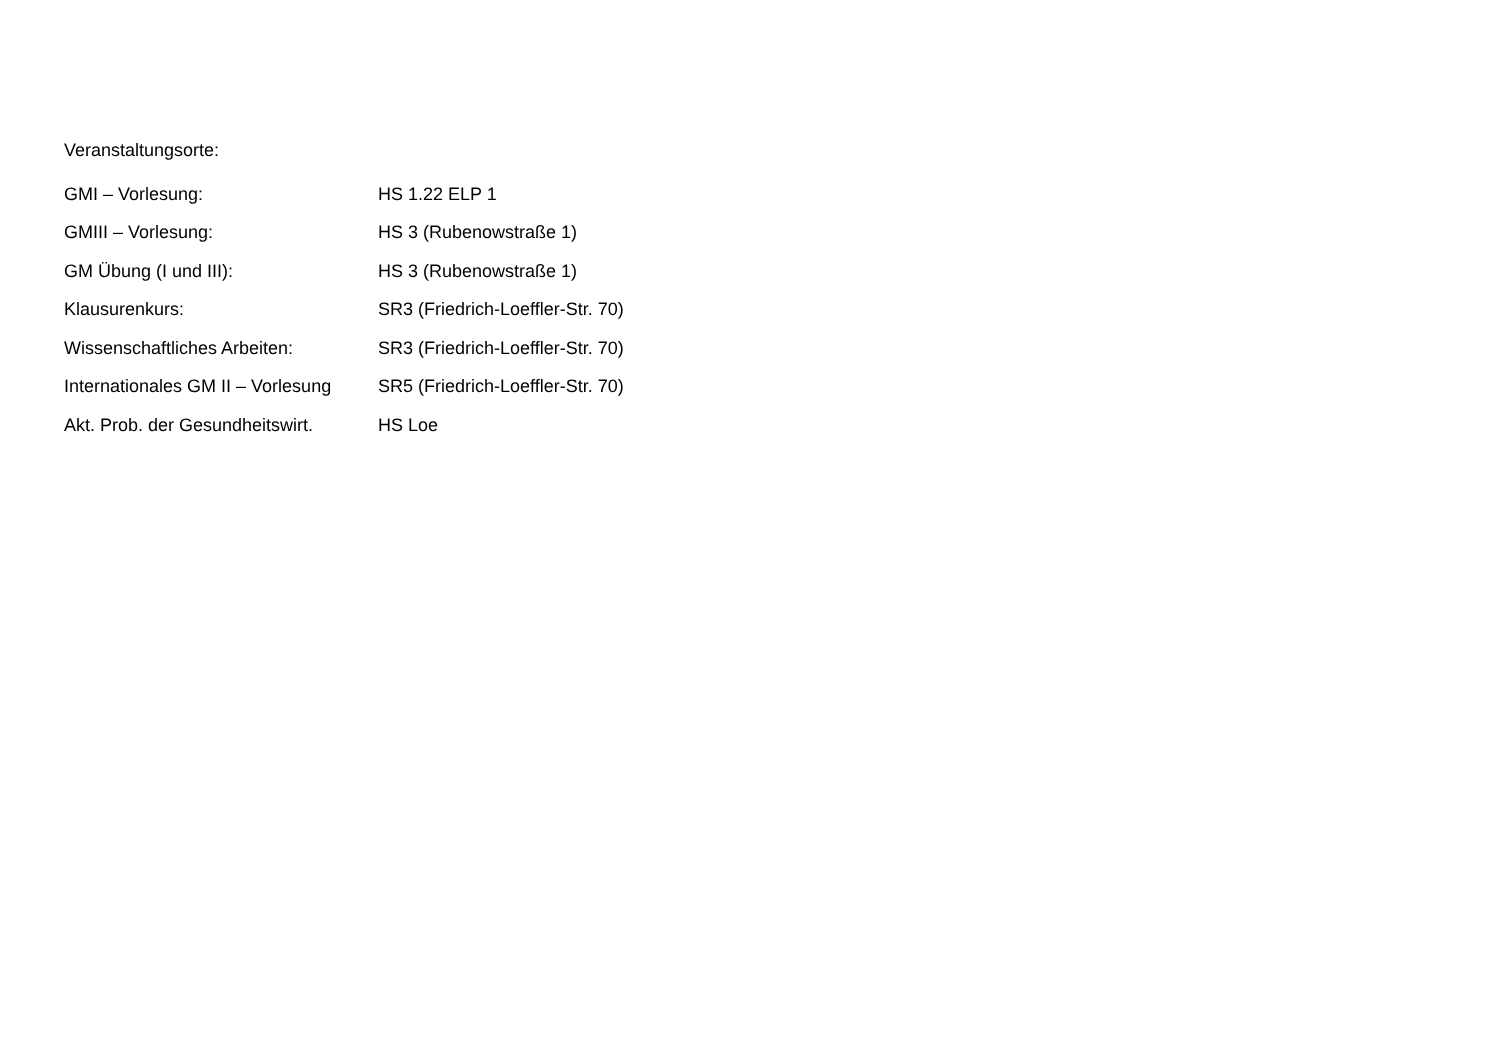Veranstaltungsorte:
| GMI – Vorlesung: | HS 1.22 ELP 1 |
| GMIII – Vorlesung: | HS 3 (Rubenowstraße 1) |
| GM Übung (I und III): | HS 3 (Rubenowstraße 1) |
| Klausurenkurs: | SR3 (Friedrich-Loeffler-Str. 70) |
| Wissenschaftliches Arbeiten: | SR3 (Friedrich-Loeffler-Str. 70) |
| Internationales GM II – Vorlesung | SR5 (Friedrich-Loeffler-Str. 70) |
| Akt. Prob. der Gesundheitswirt. | HS Loe |